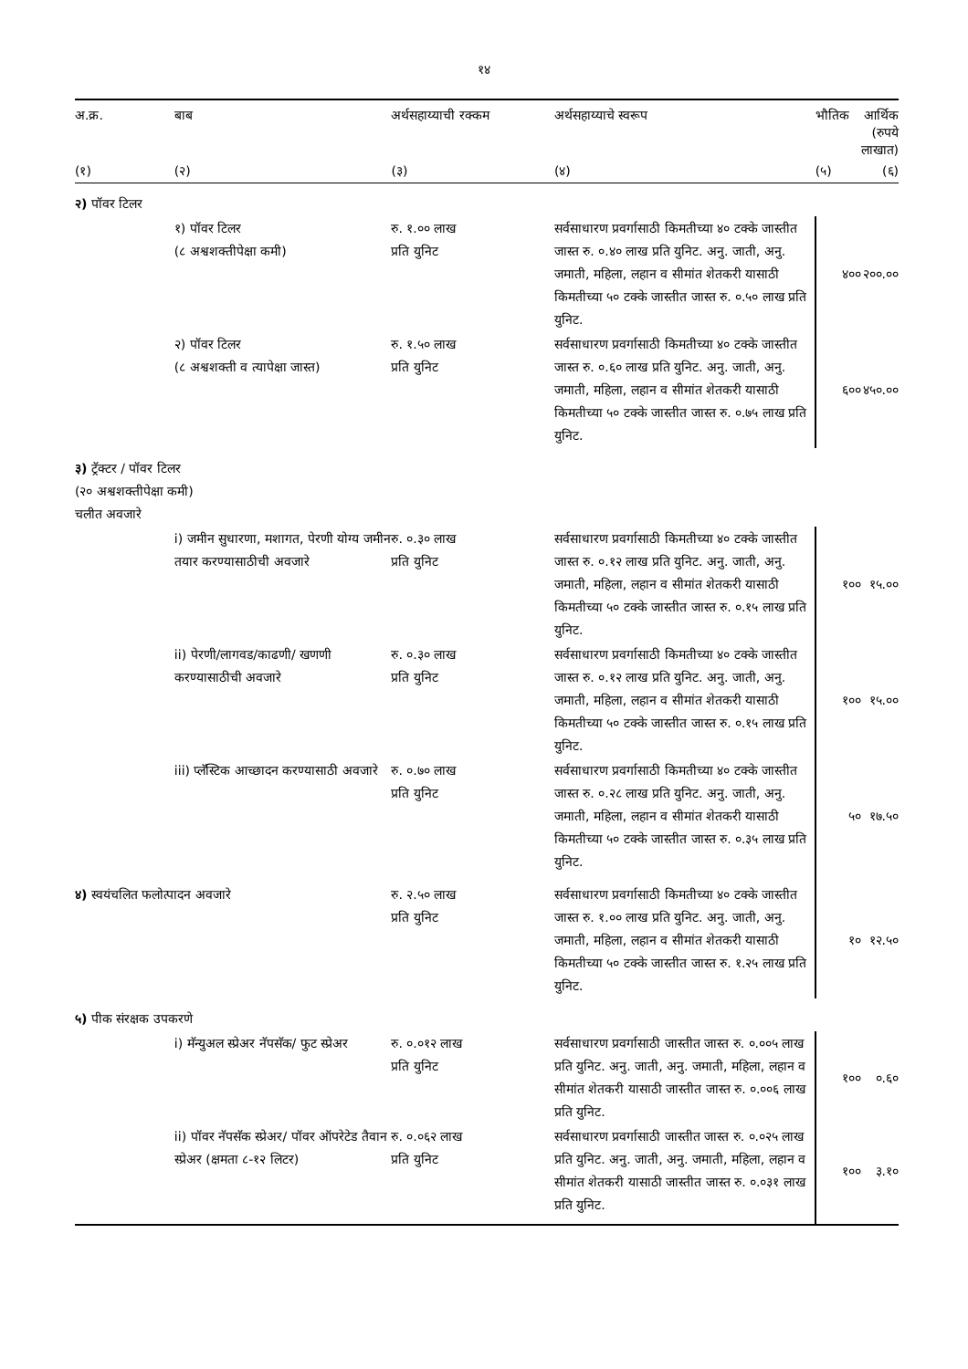१४
| अ.क्र. | बाब | अर्थसहाय्याची रक्कम | अर्थसहाय्याचे स्वरूप | | भौतिक | आर्थिक (रुपये लाखात) |
| --- | --- | --- | --- | --- | --- | --- |
| (१) | (२) | (३) | (४) | | (५) | (६) |
| २) पॉवर टिलर | | | | | | |
| | १) पॉवर टिलर (८ अश्वशक्तीपेक्षा कमी) | रु. १.०० लाख प्रति युनिट | सर्वसाधारण प्रवर्गासाठी किमतीच्या ४० टक्के जास्तीत जास्त रु. ०.४० लाख प्रति युनिट. अनु. जाती, अनु. जमाती, महिला, लहान व सीमांत शेतकरी यासाठी किमतीच्या ५० टक्के जास्तीत जास्त रु. ०.५० लाख प्रति युनिट. | | ४०० | २००.०० |
| | २) पॉवर टिलर (८ अश्वशक्ती व त्यापेक्षा जास्त) | रु. १.५० लाख प्रति युनिट | सर्वसाधारण प्रवर्गासाठी किमतीच्या ४० टक्के जास्तीत जास्त रु. ०.६० लाख प्रति युनिट. अनु. जाती, अनु. जमाती, महिला, लहान व सीमांत शेतकरी यासाठी किमतीच्या ५० टक्के जास्तीत जास्त रु. ०.७५ लाख प्रति युनिट. | | ६०० | ४५०.०० |
| ३) ट्रॅक्टर / पॉवर टिलर (२० अश्वशक्तीपेक्षा कमी) चलीत अवजारे | | | | | | |
| | i) जमीन सुधारणा, मशागत, पेरणी योग्य जमीन तयार करण्यासाठीची अवजारे | रु. ०.३० लाख प्रति युनिट | सर्वसाधारण प्रवर्गासाठी किमतीच्या ४० टक्के जास्तीत जास्त रु. ०.१२ लाख प्रति युनिट. अनु. जाती, अनु. जमाती, महिला, लहान व सीमांत शेतकरी यासाठी किमतीच्या ५० टक्के जास्तीत जास्त रु. ०.१५ लाख प्रति युनिट. | | १०० | १५.०० |
| | ii) पेरणी/लागवड/काढणी/ खणणी करण्यासाठीची अवजारे | रु. ०.३० लाख प्रति युनिट | सर्वसाधारण प्रवर्गासाठी किमतीच्या ४० टक्के जास्तीत जास्त रु. ०.१२ लाख प्रति युनिट. अनु. जाती, अनु. जमाती, महिला, लहान व सीमांत शेतकरी यासाठी किमतीच्या ५० टक्के जास्तीत जास्त रु. ०.१५ लाख प्रति युनिट. | | १०० | १५.०० |
| | iii) प्लॅस्टिक आच्छादन करण्यासाठी अवजारे | रु. ०.७० लाख प्रति युनिट | सर्वसाधारण प्रवर्गासाठी किमतीच्या ४० टक्के जास्तीत जास्त रु. ०.२८ लाख प्रति युनिट. अनु. जाती, अनु. जमाती, महिला, लहान व सीमांत शेतकरी यासाठी किमतीच्या ५० टक्के जास्तीत जास्त रु. ०.३५ लाख प्रति युनिट. | | ५० | १७.५० |
| ४) स्वयंचलित फलोत्पादन अवजारे | | रु. २.५० लाख प्रति युनिट | सर्वसाधारण प्रवर्गासाठी किमतीच्या ४० टक्के जास्तीत जास्त रु. १.०० लाख प्रति युनिट. अनु. जाती, अनु. जमाती, महिला, लहान व सीमांत शेतकरी यासाठी किमतीच्या ५० टक्के जास्तीत जास्त रु. १.२५ लाख प्रति युनिट. | | १० | १२.५० |
| ५) पीक संरक्षक उपकरणे | | | | | | |
| | i) मॅन्युअल स्प्रेअर नॅपसॅक/ फुट स्प्रेअर | रु. ०.०१२ लाख प्रति युनिट | सर्वसाधारण प्रवर्गासाठी जास्तीत जास्त रु. ०.००५ लाख प्रति युनिट. अनु. जाती, अनु. जमाती, महिला, लहान व सीमांत शेतकरी यासाठी जास्तीत जास्त रु. ०.००६ लाख प्रति युनिट. | | १०० | ०.६० |
| | ii) पॉवर नॅपसॅक स्प्रेअर/ पॉवर ऑपरेटेड तैवान स्प्रेअर (क्षमता ८-१२ लिटर) | रु. ०.०६२ लाख प्रति युनिट | सर्वसाधारण प्रवर्गासाठी जास्तीत जास्त रु. ०.०२५ लाख प्रति युनिट. अनु. जाती, अनु. जमाती, महिला, लहान व सीमांत शेतकरी यासाठी जास्तीत जास्त रु. ०.०३१ लाख प्रति युनिट. | | १०० | ३.१० |